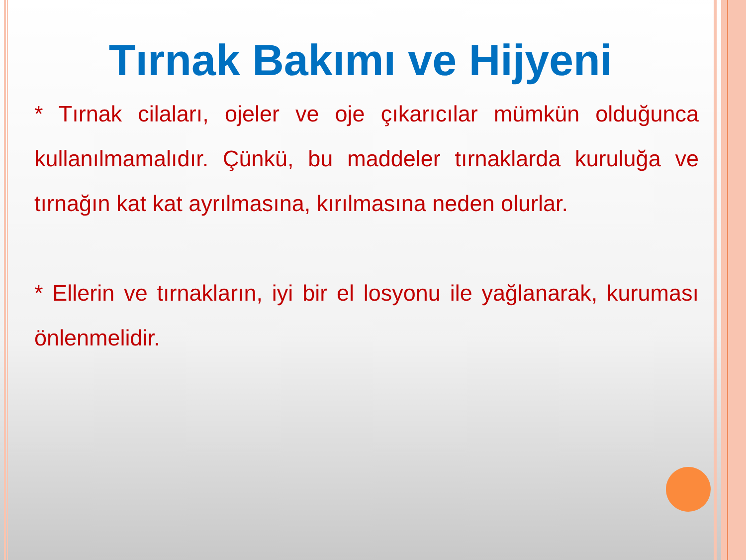Tırnak Bakımı ve Hijyeni
* Tırnak cilaları, ojeler ve oje çıkarıcılar mümkün olduğunca kullanılmamalıdır. Çünkü, bu maddeler tırnaklarda kuruluğa ve tırnağın kat kat ayrılmasına, kırılmasına neden olurlar.
* Ellerin ve tırnakların, iyi bir el losyonu ile yağlanarak, kuruması önlenmelidir.